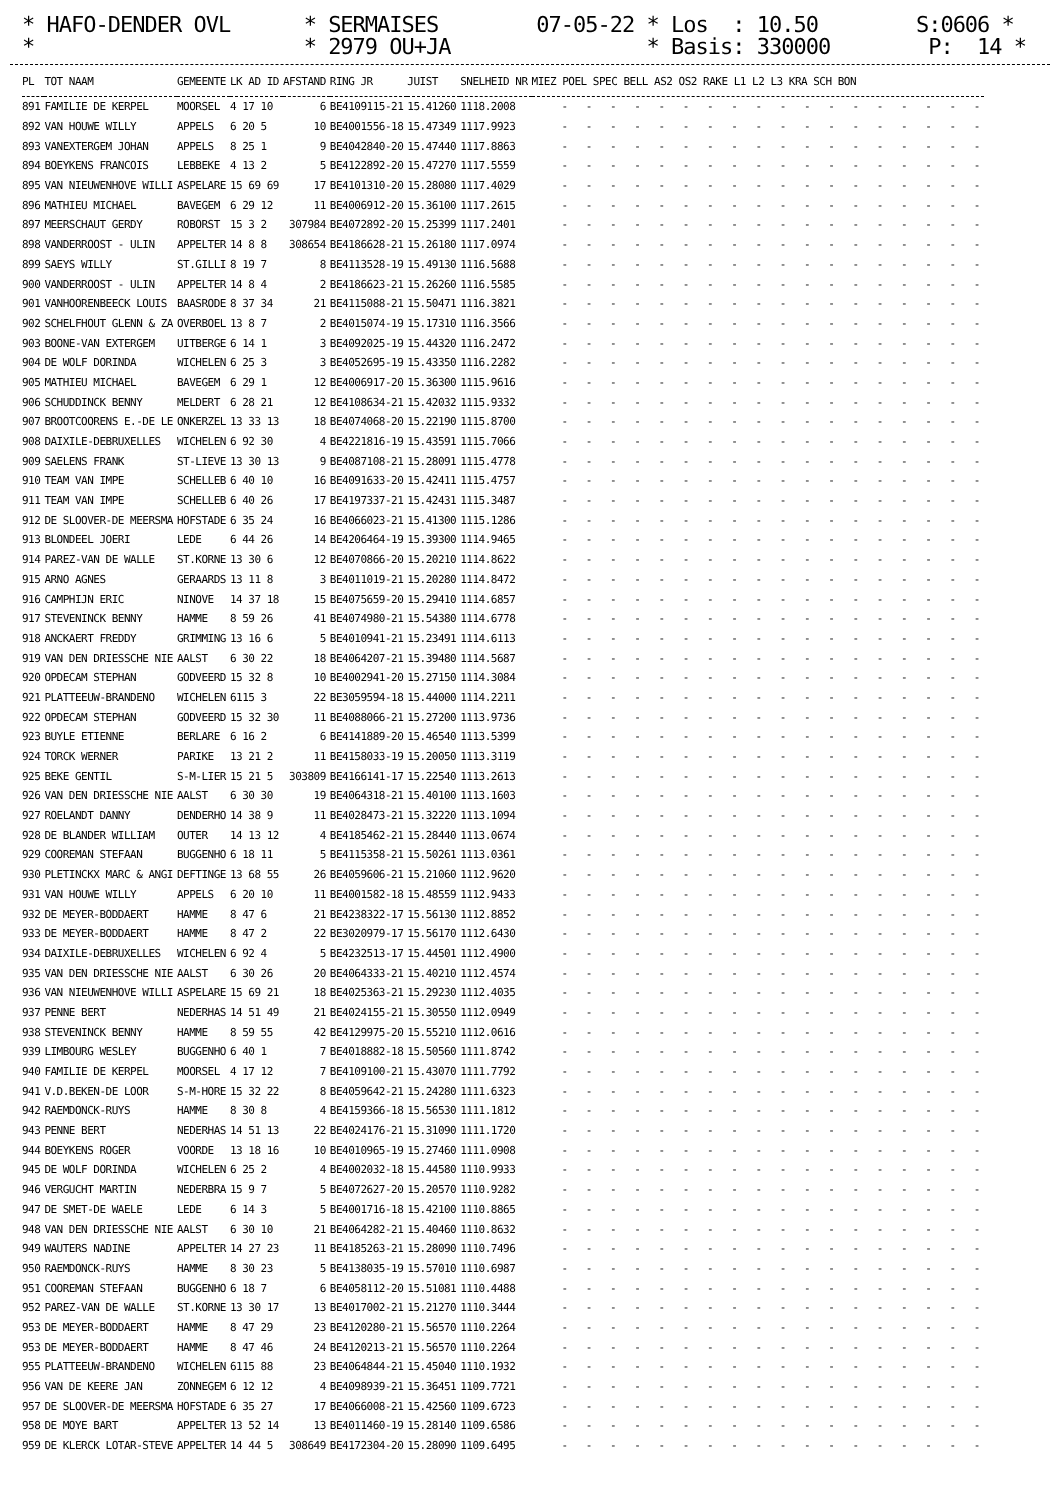* HAFO-DENDER OVL * SERMAISES 07-05-22 * Los : 10.50 S:0606 * * * 2979 OU+JA * Basis: 330000 P: 14 *
| PL | TOT NAAM | GEMEENTE | LK AD ID | AFSTAND | RING JR | JUIST | SNELHEID NR | MIEZ POEL SPEC BELL AS2 OS2 RAKE L1 L2 L3 KRA SCH BON |
| --- | --- | --- | --- | --- | --- | --- | --- | --- |
| 891 | FAMILIE DE KERPEL | MOORSEL | 4 17 10 | 6 | BE4109115-21 | 15.41260 | 1118.2008 | - - - - - - - - - - - - - - - - - - |
| 892 | VAN HOUWE WILLY | APPELS | 6 20 5 | 10 | BE4001556-18 | 15.47349 | 1117.9923 | - - - - - - - - - - - - - - - - - - |
| 893 | VANEXTERGEM JOHAN | APPELS | 8 25 1 | 9 | BE4042840-20 | 15.47440 | 1117.8863 | - - - - - - - - - - - - - - - - - - |
| 894 | BOEYKENS FRANCOIS | LEBBEKE | 4 13 2 | 5 | BE4122892-20 | 15.47270 | 1117.5559 | - - - - - - - - - - - - - - - - - - |
| 895 | VAN NIEUWENHOVE WILLI | ASPELARE | 15 69 69 | 17 | BE4101310-20 | 15.28080 | 1117.4029 | - - - - - - - - - - - - - - - - - - |
| 896 | MATHIEU MICHAEL | BAVEGEM | 6 29 12 | 11 | BE4006912-20 | 15.36100 | 1117.2615 | - - - - - - - - - - - - - - - - - - |
| 897 | MEERSCHAUT GERDY | ROBORST | 15 3 2 | 307984 | BE4072892-20 | 15.25399 | 1117.2401 | - - - - - - - - - - - - - - - - - - |
| 898 | VANDERROOST - ULIN | APPELTER | 14 8 8 | 308654 | BE4186628-21 | 15.26180 | 1117.0974 | - - - - - - - - - - - - - - - - - - |
| 899 | SAEYS WILLY | ST.GILLI | 8 19 7 | 8 | BE4113528-19 | 15.49130 | 1116.5688 | - - - - - - - - - - - - - - - - - - |
| 900 | VANDERROOST - ULIN | APPELTER | 14 8 4 | 2 | BE4186623-21 | 15.26260 | 1116.5585 | - - - - - - - - - - - - - - - - - - |
| 901 | VANHOORENBEECK LOUIS | BAASRODE | 8 37 34 | 21 | BE4115088-21 | 15.50471 | 1116.3821 | - - - - - - - - - - - - - - - - - - |
| 902 | SCHELFHOUT GLENN & ZA | OVERBOEL | 13 8 7 | 2 | BE4015074-19 | 15.17310 | 1116.3566 | - - - - - - - - - - - - - - - - - - |
| 903 | BOONE-VAN EXTERGEM | UITBERGE | 6 14 1 | 3 | BE4092025-19 | 15.44320 | 1116.2472 | - - - - - - - - - - - - - - - - - - |
| 904 | DE WOLF DORINDA | WICHELEN | 6 25 3 | 3 | BE4052695-19 | 15.43350 | 1116.2282 | - - - - - - - - - - - - - - - - - - |
| 905 | MATHIEU MICHAEL | BAVEGEM | 6 29 1 | 12 | BE4006917-20 | 15.36300 | 1115.9616 | - - - - - - - - - - - - - - - - - - |
| 906 | SCHUDDINCK BENNY | MELDERT | 6 28 21 | 12 | BE4108634-21 | 15.42032 | 1115.9332 | - - - - - - - - - - - - - - - - - - |
| 907 | BROOTCOORENS E.-DE LE | ONKERZEL | 13 33 13 | 18 | BE4074068-20 | 15.22190 | 1115.8700 | - - - - - - - - - - - - - - - - - - |
| 908 | DAIXILE-DEBRUXELLES | WICHELEN | 6 92 30 | 4 | BE4221816-19 | 15.43591 | 1115.7066 | - - - - - - - - - - - - - - - - - - |
| 909 | SAELENS FRANK | ST-LIEVE | 13 30 13 | 9 | BE4087108-21 | 15.28091 | 1115.4778 | - - - - - - - - - - - - - - - - - - |
| 910 | TEAM VAN IMPE | SCHELLEB | 6 40 10 | 16 | BE4091633-20 | 15.42411 | 1115.4757 | - - - - - - - - - - - - - - - - - - |
| 911 | TEAM VAN IMPE | SCHELLEB | 6 40 26 | 17 | BE4197337-21 | 15.42431 | 1115.3487 | - - - - - - - - - - - - - - - - - - |
| 912 | DE SLOOVER-DE MEERSMA | HOFSTADE | 6 35 24 | 16 | BE4066023-21 | 15.41300 | 1115.1286 | - - - - - - - - - - - - - - - - - - |
| 913 | BLONDEEL JOERI | LEDE | 6 44 26 | 14 | BE4206464-19 | 15.39300 | 1114.9465 | - - - - - - - - - - - - - - - - - - |
| 914 | PAREZ-VAN DE WALLE | ST.KORNE | 13 30 6 | 12 | BE4070866-20 | 15.20210 | 1114.8622 | - - - - - - - - - - - - - - - - - - |
| 915 | ARNO AGNES | GERAARDS | 13 11 8 | 3 | BE4011019-21 | 15.20280 | 1114.8472 | - - - - - - - - - - - - - - - - - - |
| 916 | CAMPHIJN ERIC | NINOVE | 14 37 18 | 15 | BE4075659-20 | 15.29410 | 1114.6857 | - - - - - - - - - - - - - - - - - - |
| 917 | STEVENINCK BENNY | HAMME | 8 59 26 | 41 | BE4074980-21 | 15.54380 | 1114.6778 | - - - - - - - - - - - - - - - - - - |
| 918 | ANCKAERT FREDDY | GRIMMING | 13 16 6 | 5 | BE4010941-21 | 15.23491 | 1114.6113 | - - - - - - - - - - - - - - - - - - |
| 919 | VAN DEN DRIESSCHE NIE | AALST | 6 30 22 | 18 | BE4064207-21 | 15.39480 | 1114.5687 | - - - - - - - - - - - - - - - - - - |
| 920 | OPDECAM STEPHAN | GODVEERD | 15 32 8 | 10 | BE4002941-20 | 15.27150 | 1114.3084 | - - - - - - - - - - - - - - - - - - |
| 921 | PLATTEEUW-BRANDENO | WICHELEN | 6115 3 | 22 | BE3059594-18 | 15.44000 | 1114.2211 | - - - - - - - - - - - - - - - - - - |
| 922 | OPDECAM STEPHAN | GODVEERD | 15 32 30 | 11 | BE4088066-21 | 15.27200 | 1113.9736 | - - - - - - - - - - - - - - - - - - |
| 923 | BUYLE ETIENNE | BERLARE | 6 16 2 | 6 | BE4141889-20 | 15.46540 | 1113.5399 | - - - - - - - - - - - - - - - - - - |
| 924 | TORCK WERNER | PARIKE | 13 21 2 | 11 | BE4158033-19 | 15.20050 | 1113.3119 | - - - - - - - - - - - - - - - - - - |
| 925 | BEKE GENTIL | S-M-LIER | 15 21 5 | 303809 | BE4166141-17 | 15.22540 | 1113.2613 | - - - - - - - - - - - - - - - - - - |
| 926 | VAN DEN DRIESSCHE NIE | AALST | 6 30 30 | 19 | BE4064318-21 | 15.40100 | 1113.1603 | - - - - - - - - - - - - - - - - - - |
| 927 | ROELANDT DANNY | DENDERHO | 14 38 9 | 11 | BE4028473-21 | 15.32220 | 1113.1094 | - - - - - - - - - - - - - - - - - - |
| 928 | DE BLANDER WILLIAM | OUTER | 14 13 12 | 4 | BE4185462-21 | 15.28440 | 1113.0674 | - - - - - - - - - - - - - - - - - - |
| 929 | COOREMAN STEFAAN | BUGGENHO | 6 18 11 | 5 | BE4115358-21 | 15.50261 | 1113.0361 | - - - - - - - - - - - - - - - - - - |
| 930 | PLETINCKX MARC & ANGI | DEFTINGE | 13 68 55 | 26 | BE4059606-21 | 15.21060 | 1112.9620 | - - - - - - - - - - - - - - - - - - |
| 931 | VAN HOUWE WILLY | APPELS | 6 20 10 | 11 | BE4001582-18 | 15.48559 | 1112.9433 | - - - - - - - - - - - - - - - - - - |
| 932 | DE MEYER-BODDAERT | HAMME | 8 47 6 | 21 | BE4238322-17 | 15.56130 | 1112.8852 | - - - - - - - - - - - - - - - - - - |
| 933 | DE MEYER-BODDAERT | HAMME | 8 47 2 | 22 | BE3020979-17 | 15.56170 | 1112.6430 | - - - - - - - - - - - - - - - - - - |
| 934 | DAIXILE-DEBRUXELLES | WICHELEN | 6 92 4 | 5 | BE4232513-17 | 15.44501 | 1112.4900 | - - - - - - - - - - - - - - - - - - |
| 935 | VAN DEN DRIESSCHE NIE | AALST | 6 30 26 | 20 | BE4064333-21 | 15.40210 | 1112.4574 | - - - - - - - - - - - - - - - - - - |
| 936 | VAN NIEUWENHOVE WILLI | ASPELARE | 15 69 21 | 18 | BE4025363-21 | 15.29230 | 1112.4035 | - - - - - - - - - - - - - - - - - - |
| 937 | PENNE BERT | NEDERHAS | 14 51 49 | 21 | BE4024155-21 | 15.30550 | 1112.0949 | - - - - - - - - - - - - - - - - - - |
| 938 | STEVENINCK BENNY | HAMME | 8 59 55 | 42 | BE4129975-20 | 15.55210 | 1112.0616 | - - - - - - - - - - - - - - - - - - |
| 939 | LIMBOURG WESLEY | BUGGENHO | 6 40 1 | 7 | BE4018882-18 | 15.50560 | 1111.8742 | - - - - - - - - - - - - - - - - - - |
| 940 | FAMILIE DE KERPEL | MOORSEL | 4 17 12 | 7 | BE4109100-21 | 15.43070 | 1111.7792 | - - - - - - - - - - - - - - - - - - |
| 941 | V.D.BEKEN-DE LOOR | S-M-HORE | 15 32 22 | 8 | BE4059642-21 | 15.24280 | 1111.6323 | - - - - - - - - - - - - - - - - - - |
| 942 | RAEMDONCK-RUYS | HAMME | 8 30 8 | 4 | BE4159366-18 | 15.56530 | 1111.1812 | - - - - - - - - - - - - - - - - - - |
| 943 | PENNE BERT | NEDERHAS | 14 51 13 | 22 | BE4024176-21 | 15.31090 | 1111.1720 | - - - - - - - - - - - - - - - - - - |
| 944 | BOEYKENS ROGER | VOORDE | 13 18 16 | 10 | BE4010965-19 | 15.27460 | 1111.0908 | - - - - - - - - - - - - - - - - - - |
| 945 | DE WOLF DORINDA | WICHELEN | 6 25 2 | 4 | BE4002032-18 | 15.44580 | 1110.9933 | - - - - - - - - - - - - - - - - - - |
| 946 | VERGUCHT MARTIN | NEDERBRA | 15 9 7 | 5 | BE4072627-20 | 15.20570 | 1110.9282 | - - - - - - - - - - - - - - - - - - |
| 947 | DE SMET-DE WAELE | LEDE | 6 14 3 | 5 | BE4001716-18 | 15.42100 | 1110.8865 | - - - - - - - - - - - - - - - - - - |
| 948 | VAN DEN DRIESSCHE NIE | AALST | 6 30 10 | 21 | BE4064282-21 | 15.40460 | 1110.8632 | - - - - - - - - - - - - - - - - - - |
| 949 | WAUTERS NADINE | APPELTER | 14 27 23 | 11 | BE4185263-21 | 15.28090 | 1110.7496 | - - - - - - - - - - - - - - - - - - |
| 950 | RAEMDONCK-RUYS | HAMME | 8 30 23 | 5 | BE4138035-19 | 15.57010 | 1110.6987 | - - - - - - - - - - - - - - - - - - |
| 951 | COOREMAN STEFAAN | BUGGENHO | 6 18 7 | 6 | BE4058112-20 | 15.51081 | 1110.4488 | - - - - - - - - - - - - - - - - - - |
| 952 | PAREZ-VAN DE WALLE | ST.KORNE | 13 30 17 | 13 | BE4017002-21 | 15.21270 | 1110.3444 | - - - - - - - - - - - - - - - - - - |
| 953 | DE MEYER-BODDAERT | HAMME | 8 47 29 | 23 | BE4120280-21 | 15.56570 | 1110.2264 | - - - - - - - - - - - - - - - - - - |
| 953 | DE MEYER-BODDAERT | HAMME | 8 47 46 | 24 | BE4120213-21 | 15.56570 | 1110.2264 | - - - - - - - - - - - - - - - - - - |
| 955 | PLATTEEUW-BRANDENO | WICHELEN | 6115 88 | 23 | BE4064844-21 | 15.45040 | 1110.1932 | - - - - - - - - - - - - - - - - - - |
| 956 | VAN DE KEERE JAN | ZONNEGEM | 6 12 12 | 4 | BE4098939-21 | 15.36451 | 1109.7721 | - - - - - - - - - - - - - - - - - - |
| 957 | DE SLOOVER-DE MEERSMA | HOFSTADE | 6 35 27 | 17 | BE4066008-21 | 15.42560 | 1109.6723 | - - - - - - - - - - - - - - - - - - |
| 958 | DE MOYE BART | APPELTER | 13 52 14 | 13 | BE4011460-19 | 15.28140 | 1109.6586 | - - - - - - - - - - - - - - - - - - |
| 959 | DE KLERCK LOTAR-STEVE | APPELTER | 14 44 5 | 308649 | BE4172304-20 | 15.28090 | 1109.6495 | - - - - - - - - - - - - - - - - - - |